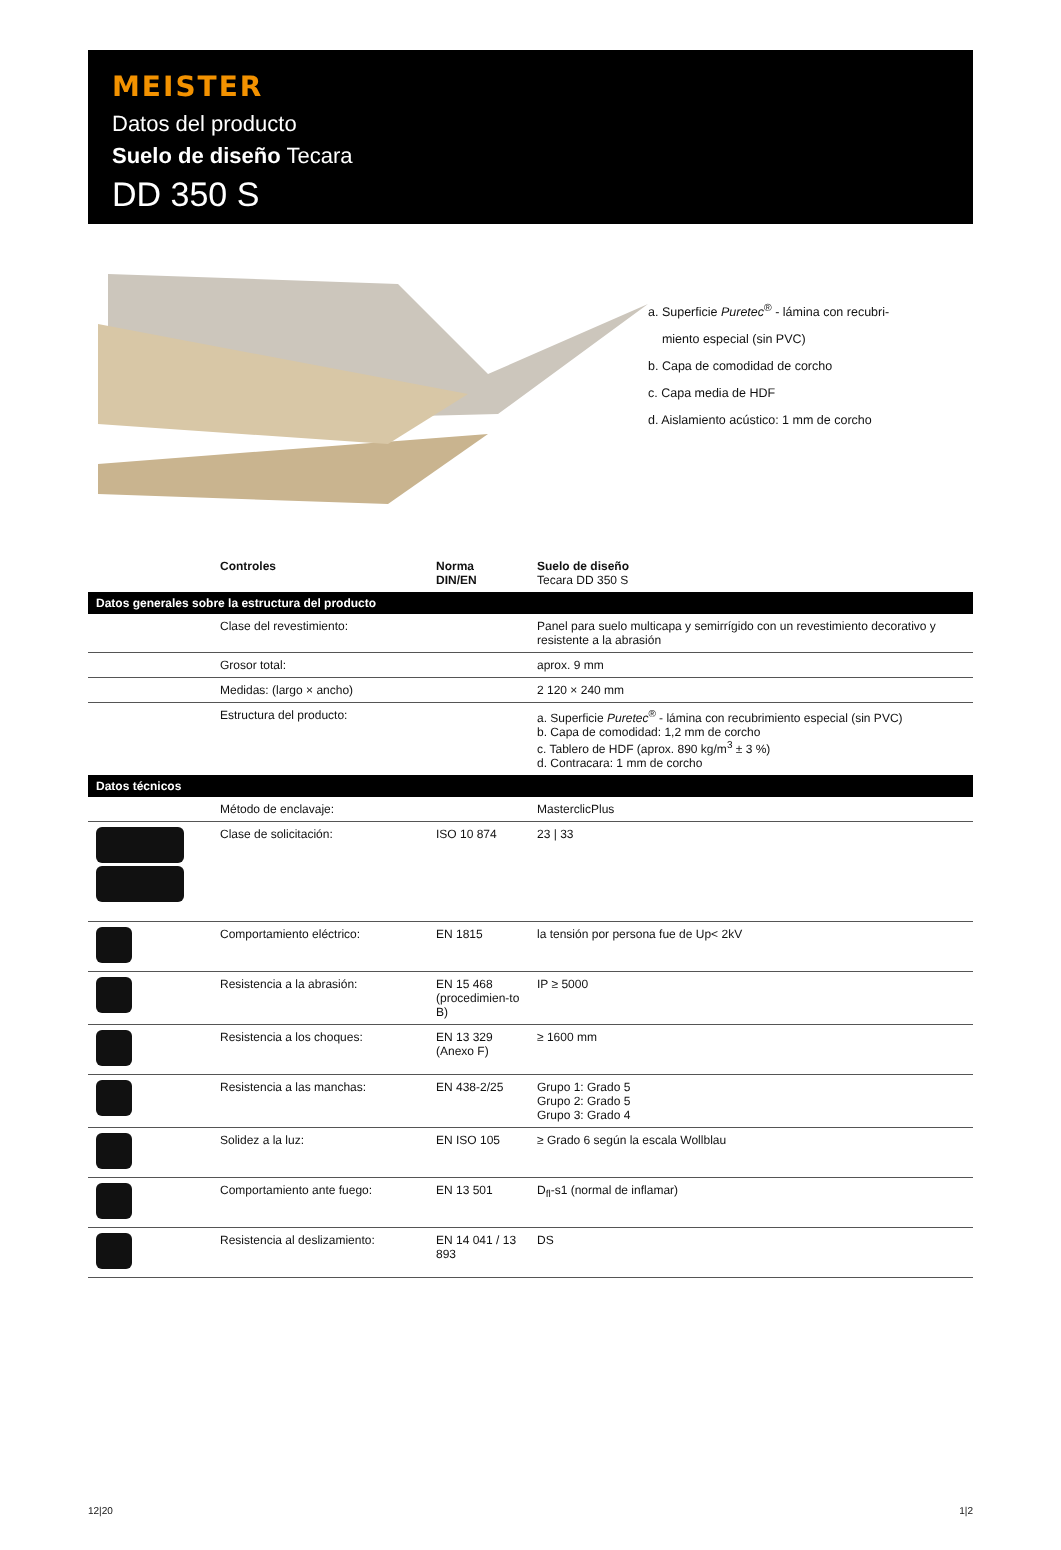MEISTER
Datos del producto
Suelo de diseño Tecara
DD 350 S
a. Superficie Puretec<sup>®</sup> - lámina con recubri-
miento especial (sin PVC)
b. Capa de comodidad de corcho
c. Capa media de HDF
d. Aislamiento acústico: 1 mm de corcho
| | Controles | Norma DIN/EN | Suelo de diseño Tecara DD 350 S |
| --- | --- | --- | --- |
| Datos generales sobre la estructura del producto | | | |
| | Clase del revestimiento: | | Panel para suelo multicapa y semirrígido con un revestimiento decorativo y resistente a la abrasión |
| | Grosor total: | | aprox. 9 mm |
| | Medidas: (largo × ancho) | | 2 120 × 240 mm |
| | Estructura del producto: | | a. Superficie Puretec<sup>®</sup> - lámina con recubrimiento especial (sin PVC) b. Capa de comodidad: 1,2 mm de corcho c. Tablero de HDF (aprox. 890 kg/m<sup>3</sup> ± 3 %) d. Contracara: 1 mm de corcho |
| Datos técnicos | | | |
| | Método de enclavaje: | | MasterclicPlus |
| | Clase de solicitación: | ISO 10 874 | 23 / 33 |
| | Comportamiento eléctrico: | EN 1815 | la tensión por persona fue de Up< 2kV |
| | Resistencia a la abrasión: | EN 15 468 (procedimien-to B) | IP ≥ 5000 |
| | Resistencia a los choques: | EN 13 329 (Anexo F) | ≥ 1600 mm |
| | Resistencia a las manchas: | EN 438-2/25 | Grupo 1: Grado 5 Grupo 2: Grado 5 Grupo 3: Grado 4 |
| | Solidez a la luz: | EN ISO 105 | ≥ Grado 6 según la escala Wollblau |
| | Comportamiento ante fuego: | EN 13 501 | D<sub>fl</sub>-s1 (normal de inflamar) |
| | Resistencia al deslizamiento: | EN 14 041 / 13 893 | DS |
12|20 1|2